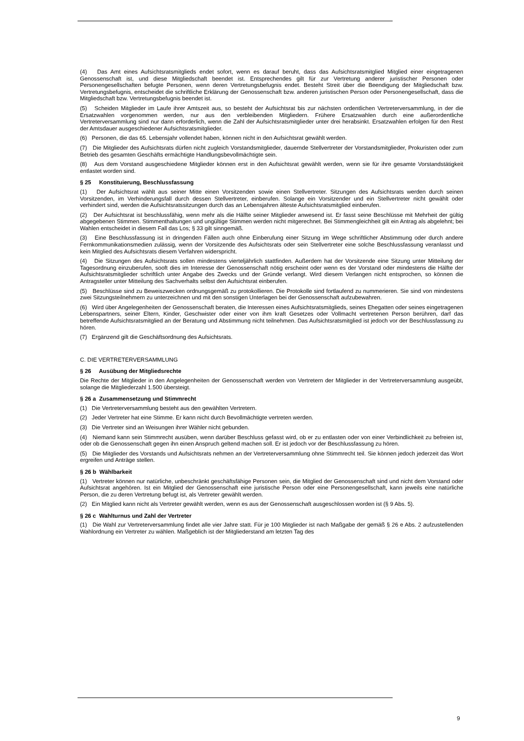(4) Das Amt eines Aufsichtsratsmitglieds endet sofort, wenn es darauf beruht, dass das Aufsichtsratsmitglied Mitglied einer eingetragenen Genossenschaft ist, und diese Mitgliedschaft beendet ist. Entsprechendes gilt für zur Vertretung anderer juristischer Personen oder Personengesellschaften befugte Personen, wenn deren Vertretungsbefugnis endet. Besteht Streit über die Beendigung der Mitgliedschaft bzw. Vertretungsbefugnis, entscheidet die schriftliche Erklärung der Genossenschaft bzw. anderen juristischen Person oder Personengesellschaft, dass die Mitgliedschaft bzw. Vertretungsbefugnis beendet ist.
(5) Scheiden Mitglieder im Laufe ihrer Amtszeit aus, so besteht der Aufsichtsrat bis zur nächsten ordentlichen Vertreterversammlung, in der die Ersatzwahlen vorgenommen werden, nur aus den verbleibenden Mitgliedern. Frühere Ersatzwahlen durch eine außerordentliche Vertreterversammlung sind nur dann erforderlich, wenn die Zahl der Aufsichtsratsmitglieder unter drei herabsinkt. Ersatzwahlen erfolgen für den Rest der Amtsdauer ausgeschiedener Aufsichtsratsmitglieder.
(6) Personen, die das 65. Lebensjahr vollendet haben, können nicht in den Aufsichtsrat gewählt werden.
(7) Die Mitglieder des Aufsichtsrats dürfen nicht zugleich Vorstandsmitglieder, dauernde Stellvertreter der Vorstandsmitglieder, Prokuristen oder zum Betrieb des gesamten Geschäfts ermächtigte Handlungsbevollmächtigte sein.
(8) Aus dem Vorstand ausgeschiedene Mitglieder können erst in den Aufsichtsrat gewählt werden, wenn sie für ihre gesamte Vorstandstätigkeit entlastet worden sind.
§ 25 Konstituierung, Beschlussfassung
(1) Der Aufsichtsrat wählt aus seiner Mitte einen Vorsitzenden sowie einen Stellvertreter. Sitzungen des Aufsichtsrats werden durch seinen Vorsitzenden, im Verhinderungsfall durch dessen Stellvertreter, einberufen. Solange ein Vorsitzender und ein Stellvertreter nicht gewählt oder verhindert sind, werden die Aufsichtsratssitzungen durch das an Lebensjahren älteste Aufsichtsratsmitglied einberufen.
(2) Der Aufsichtsrat ist beschlussfähig, wenn mehr als die Hälfte seiner Mitglieder anwesend ist. Er fasst seine Beschlüsse mit Mehrheit der gültig abgegebenen Stimmen. Stimmenthaltungen und ungültige Stimmen werden nicht mitgerechnet. Bei Stimmengleichheit gilt ein Antrag als abgelehnt; bei Wahlen entscheidet in diesem Fall das Los; § 33 gilt sinngemäß.
(3) Eine Beschlussfassung ist in dringenden Fällen auch ohne Einberufung einer Sitzung im Wege schriftlicher Abstimmung oder durch andere Fernkommunikationsmedien zulässig, wenn der Vorsitzende des Aufsichtsrats oder sein Stellvertreter eine solche Beschlussfassung veranlasst und kein Mitglied des Aufsichtsrats diesem Verfahren widerspricht.
(4) Die Sitzungen des Aufsichtsrats sollen mindestens vierteljährlich stattfinden. Außerdem hat der Vorsitzende eine Sitzung unter Mitteilung der Tagesordnung einzuberufen, sooft dies im Interesse der Genossenschaft nötig erscheint oder wenn es der Vorstand oder mindestens die Hälfte der Aufsichtsratsmitglieder schriftlich unter Angabe des Zwecks und der Gründe verlangt. Wird diesem Verlangen nicht entsprochen, so können die Antragsteller unter Mitteilung des Sachverhalts selbst den Aufsichtsrat einberufen.
(5) Beschlüsse sind zu Beweiszwecken ordnungsgemäß zu protokollieren. Die Protokolle sind fortlaufend zu nummerieren. Sie sind von mindestens zwei Sitzungsteilnehmern zu unterzeichnen und mit den sonstigen Unterlagen bei der Genossenschaft aufzubewahren.
(6) Wird über Angelegenheiten der Genossenschaft beraten, die Interessen eines Aufsichtsratsmitglieds, seines Ehegatten oder seines eingetragenen Lebenspartners, seiner Eltern, Kinder, Geschwister oder einer von ihm kraft Gesetzes oder Vollmacht vertretenen Person berühren, darf das betreffende Aufsichtsratsmitglied an der Beratung und Abstimmung nicht teilnehmen. Das Aufsichtsratsmitglied ist jedoch vor der Beschlussfassung zu hören.
(7) Ergänzend gilt die Geschäftsordnung des Aufsichtsrats.
C. DIE VERTRETERVERSAMMLUNG
§ 26 Ausübung der Mitgliedsrechte
Die Rechte der Mitglieder in den Angelegenheiten der Genossenschaft werden von Vertretern der Mitglieder in der Vertreterversammlung ausgeübt, solange die Mitgliederzahl 1.500 übersteigt.
§ 26 a Zusammensetzung und Stimmrecht
(1) Die Vertreterversammlung besteht aus den gewählten Vertretern.
(2) Jeder Vertreter hat eine Stimme. Er kann nicht durch Bevollmächtigte vertreten werden.
(3) Die Vertreter sind an Weisungen ihrer Wähler nicht gebunden.
(4) Niemand kann sein Stimmrecht ausüben, wenn darüber Beschluss gefasst wird, ob er zu entlasten oder von einer Verbindlichkeit zu befreien ist, oder ob die Genossenschaft gegen ihn einen Anspruch geltend machen soll. Er ist jedoch vor der Beschlussfassung zu hören.
(5) Die Mitglieder des Vorstands und Aufsichtsrats nehmen an der Vertreterversammlung ohne Stimmrecht teil. Sie können jedoch jederzeit das Wort ergreifen und Anträge stellen.
§ 26 b Wählbarkeit
(1) Vertreter können nur natürliche, unbeschränkt geschäftsfähige Personen sein, die Mitglied der Genossenschaft sind und nicht dem Vorstand oder Aufsichtsrat angehören. Ist ein Mitglied der Genossenschaft eine juristische Person oder eine Personengesellschaft, kann jeweils eine natürliche Person, die zu deren Vertretung befugt ist, als Vertreter gewählt werden.
(2) Ein Mitglied kann nicht als Vertreter gewählt werden, wenn es aus der Genossenschaft ausgeschlossen worden ist (§ 9 Abs. 5).
§ 26 c Wahlturnus und Zahl der Vertreter
(1) Die Wahl zur Vertreterversammlung findet alle vier Jahre statt. Für je 100 Mitglieder ist nach Maßgabe der gemäß § 26 e Abs. 2 aufzustellenden Wahlordnung ein Vertreter zu wählen. Maßgeblich ist der Mitgliederstand am letzten Tag des
9